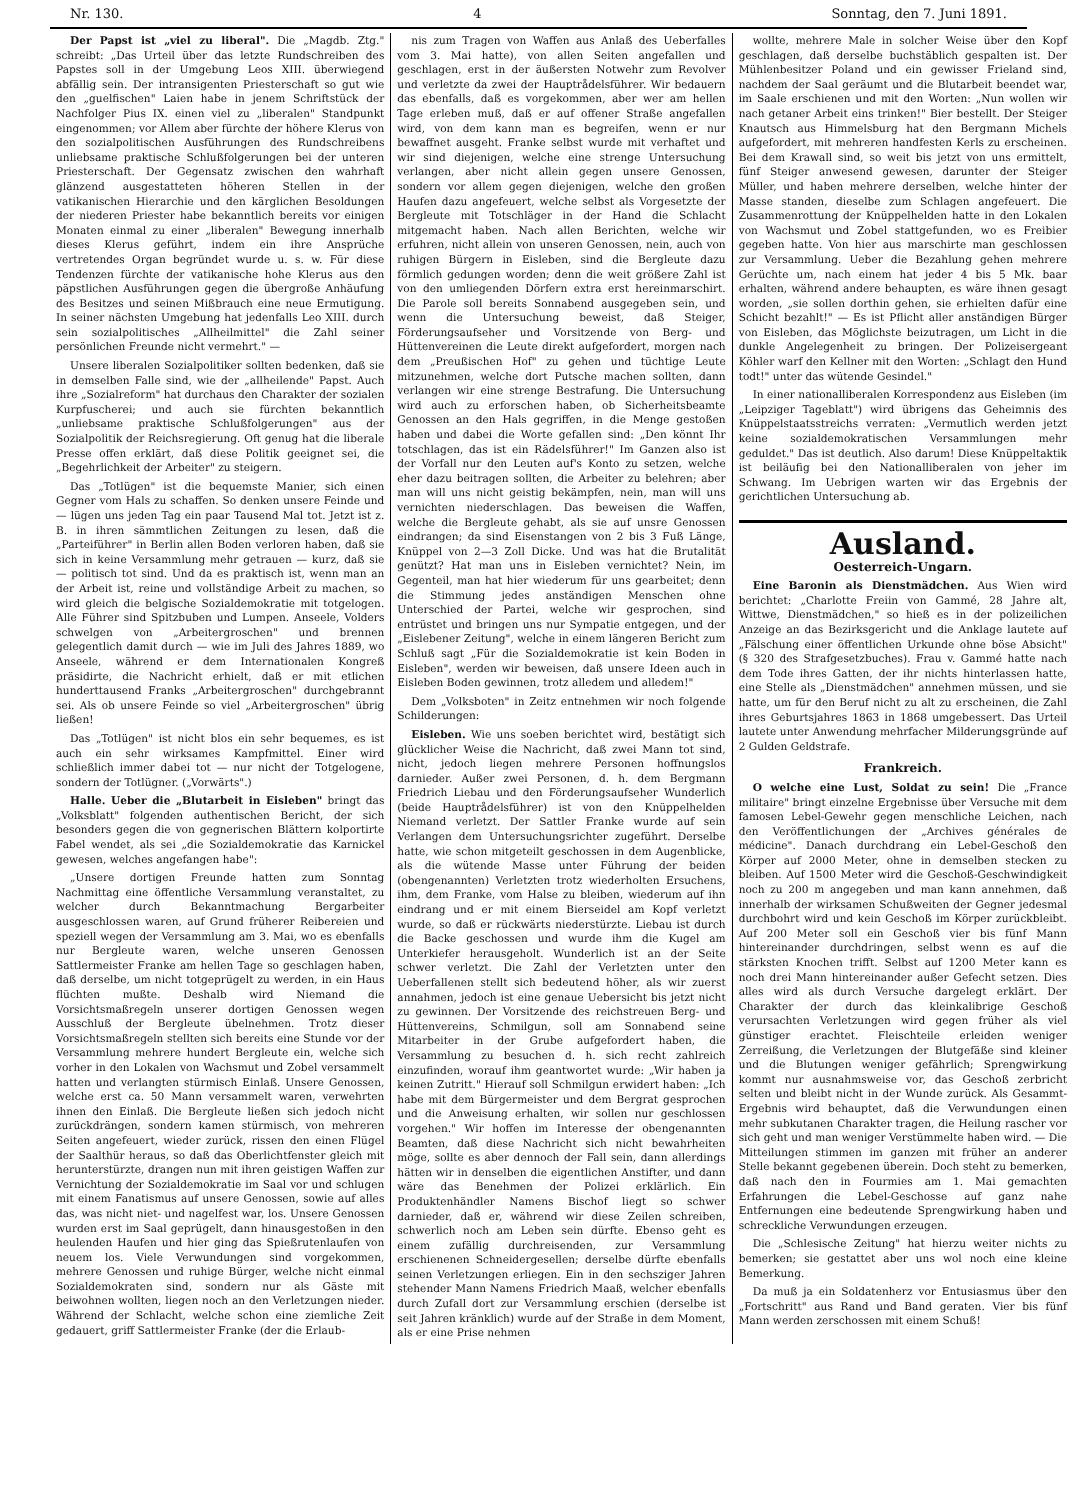Nr. 130. 4 Sonntag, den 7. Juni 1891.
Der Papst ist „viel zu liberal". Die „Magdb. Ztg." schreibt: „Das Urteil über das letzte Rundschreiben des Papstes soll in der Umgebung Leos XIII. überwiegend abfällig sein. Der intransigenten Priesterschaft so gut wie den „guelfischen" Laien habe in jenem Schriftstück der Nachfolger Pius IX. einen viel zu „liberalen" Standpunkt eingenommen; vor Allem aber fürchte der höhere Klerus von den sozialpolitischen Ausführungen des Rundschreibens unliebsame praktische Schlußfolgerungen bei der unteren Priesterschaft. Der Gegensatz zwischen den wahrhaft glänzend ausgestatteten höheren Stellen in der vatikanischen Hierarchie und den kärglichen Besoldungen der niederen Priester habe bekanntlich bereits vor einigen Monaten einmal zu einer „liberalen" Bewegung innerhalb dieses Klerus geführt, indem ein ihre Ansprüche vertretendes Organ begründet wurde u. s. w. Für diese Tendenzen fürchte der vatikanische hohe Klerus aus den päpstlichen Ausführungen gegen die übergroße Anhäufung des Besitzes und seinen Mißbrauch eine neue Ermutigung. In seiner nächsten Umgebung hat jedenfalls Leo XIII. durch sein sozialpolitisches „Allheilmittel" die Zahl seiner persönlichen Freunde nicht vermehrt." —
Unsere liberalen Sozialpolitiker sollten bedenken, daß sie in demselben Falle sind, wie der „allheilende" Papst. Auch ihre „Sozialreform" hat durchaus den Charakter der sozialen Kurpfuscherei; und auch sie fürchten bekanntlich „unliebsame praktische Schlußfolgerungen" aus der Sozialpolitik der Reichsregierung. Oft genug hat die liberale Presse offen erklärt, daß diese Politik geeignet sei, die „Begehrlichkeit der Arbeiter" zu steigern.
Das „Totlügen" ist die bequemste Manier, sich einen Gegner vom Hals zu schaffen. So denken unsere Feinde und — lügen uns jeden Tag ein paar Tausend Mal tot. Jetzt ist z. B. in ihren sämmtlichen Zeitungen zu lesen, daß die „Parteiführer" in Berlin allen Boden verloren haben, daß sie sich in keine Versammlung mehr getrauen — kurz, daß sie — politisch tot sind. Und da es praktisch ist, wenn man an der Arbeit ist, reine und vollständige Arbeit zu machen, so wird gleich die belgische Sozialdemokratie mit totgelogen. Alle Führer sind Spitzbuben und Lumpen. Anseele, Volders schwelgen von „Arbeitergroschen" und brennen gelegentlich damit durch — wie im Juli des Jahres 1889, wo Anseele, während er dem Internationalen Kongreß präsidirte, die Nachricht erhielt, daß er mit etlichen hunderttausend Franks „Arbeitergroschen" durchgebrannt sei. Als ob unsere Feinde so viel „Arbeitergroschen" übrig ließen!
Das „Totlügen" ist nicht blos ein sehr bequemes, es ist auch ein sehr wirksames Kampfmittel. Einer wird schließlich immer dabei tot — nur nicht der Totgelogene, sondern der Totlügner. („Vorwärts".)
Halle. Ueber die „Blutarbeit in Eisleben" bringt das „Volksblatt" folgenden authentischen Bericht, der sich besonders gegen die von gegnerischen Blättern kolportirte Fabel wendet, als sei „die Sozialdemokratie das Karnickel gewesen, welches angefangen habe":
„Unsere dortigen Freunde hatten zum Sonntag Nachmittag eine öffentliche Versammlung veranstaltet, zu welcher durch Bekanntmachung Bergarbeiter ausgeschlossen waren, auf Grund früherer Reibereien und speziell wegen der Versammlung am 3. Mai, wo es ebenfalls nur Bergleute waren, welche unseren Genossen Sattlermeister Franke am hellen Tage so geschlagen haben, daß derselbe, um nicht totgeprügelt zu werden, in ein Haus flüchten mußte. Deshalb wird Niemand die Vorsichtsmaßregeln unserer dortigen Genossen wegen Ausschluß der Bergleute übelnehmen. Trotz dieser Vorsichtsmaßregeln stellten sich bereits eine Stunde vor der Versammlung mehrere hundert Bergleute ein, welche sich vorher in den Lokalen von Wachsmut und Zobel versammelt hatten und verlangten stürmisch Einlaß. Unsere Genossen, welche erst ca. 50 Mann versammelt waren, verwehrten ihnen den Einlaß. Die Bergleute ließen sich jedoch nicht zurückdrängen, sondern kamen stürmisch, von mehreren Seiten angefeuert, wieder zurück, rissen den einen Flügel der Saalthür heraus, so daß das Oberlichtfenster gleich mit herunterstürzte, drangen nun mit ihren geistigen Waffen zur Vernichtung der Sozialdemokratie im Saal vor und schlugen mit einem Fanatismus auf unsere Genossen, sowie auf alles das, was nicht niet- und nagelfest war, los. Unsere Genossen wurden erst im Saal geprügelt, dann hinausgestoßen in den heulenden Haufen und hier ging das Spießrutenlaufen von neuem los. Viele Verwundungen sind vorgekommen, mehrere Genossen und ruhige Bürger, welche nicht einmal Sozialdemokraten sind, sondern nur als Gäste mit beiwohnen wollten, liegen noch an den Verletzungen nieder. Während der Schlacht, welche schon eine ziemliche Zeit gedauert, griff Sattlermeister Franke (der die Erlaub-
nis zum Tragen von Waffen aus Anlaß des Ueberfalles vom 3. Mai hatte), von allen Seiten angefallen und geschlagen, erst in der äußersten Notwehr zum Revolver und verletzte da zwei der Hauptrådelsführer. Wir bedauern das ebenfalls, daß es vorgekommen, aber wer am hellen Tage erleben muß, daß er auf offener Straße angefallen wird, von dem kann man es begreifen, wenn er nur bewaffnet ausgeht. Franke selbst wurde mit verhaftet und wir sind diejenigen, welche eine strenge Untersuchung verlangen, aber nicht allein gegen unsere Genossen, sondern vor allem gegen diejenigen, welche den großen Haufen dazu angefeuert, welche selbst als Vorgesetzte der Bergleute mit Totschläger in der Hand die Schlacht mitgemacht haben. Nach allen Berichten, welche wir erfuhren, nicht allein von unseren Genossen, nein, auch von ruhigen Bürgern in Eisleben, sind die Bergleute dazu förmlich gedungen worden; denn die weit größere Zahl ist von den umliegenden Dörfern extra erst hereinmarschirt. Die Parole soll bereits Sonnabend ausgegeben sein, und wenn die Untersuchung beweist, daß Steiger, Förderungsaufseher und Vorsitzende von Berg- und Hüttenvereinen die Leute direkt aufgefordert, morgen nach dem „Preußischen Hof" zu gehen und tüchtige Leute mitzunehmen, welche dort Putsche machen sollten, dann verlangen wir eine strenge Bestrafung. Die Untersuchung wird auch zu erforschen haben, ob Sicherheitsbeamte Genossen an den Hals gegriffen, in die Menge gestoßen haben und dabei die Worte gefallen sind: „Den könnt Ihr totschlagen, das ist ein Rädelsführer!" Im Ganzen also ist der Vorfall nur den Leuten auf's Konto zu setzen, welche eher dazu beitragen sollten, die Arbeiter zu belehren; aber man will uns nicht geistig bekämpfen, nein, man will uns vernichten niederschlagen. Das beweisen die Waffen, welche die Bergleute gehabt, als sie auf unsre Genossen eindrangen; da sind Eisenstangen von 2 bis 3 Fuß Länge, Knüppel von 2—3 Zoll Dicke. Und was hat die Brutalität genützt? Hat man uns in Eisleben vernichtet? Nein, im Gegenteil, man hat hier wiederum für uns gearbeitet; denn die Stimmung jedes anständigen Menschen ohne Unterschied der Partei, welche wir gesprochen, sind entrüstet und bringen uns nur Sympatie entgegen, und der „Eislebener Zeitung", welche in einem längeren Bericht zum Schluß sagt „Für die Sozialdemokratie ist kein Boden in Eisleben", werden wir beweisen, daß unsere Ideen auch in Eisleben Boden gewinnen, trotz alledem und alledem!"
Dem „Volksboten" in Zeitz entnehmen wir noch folgende Schilderungen:
Eisleben. Wie uns soeben berichtet wird, bestätigt sich glücklicher Weise die Nachricht, daß zwei Mann tot sind, nicht, jedoch liegen mehrere Personen hoffnungslos darnieder. Außer zwei Personen, d. h. dem Bergmann Friedrich Liebau und den Förderungsaufseher Wunderlich (beide Hauptrådelsführer) ist von den Knüppelhelden Niemand verletzt. Der Sattler Franke wurde auf sein Verlangen dem Untersuchungsrichter zugeführt. Derselbe hatte, wie schon mitgeteilt geschossen in dem Augenblicke, als die wütende Masse unter Führung der beiden (obengenannten) Verletzten trotz wiederholten Ersuchens, ihm, dem Franke, vom Halse zu bleiben, wiederum auf ihn eindrang und er mit einem Bierseidel am Kopf verletzt wurde, so daß er rückwärts niederstürzte. Liebau ist durch die Backe geschossen und wurde ihm die Kugel am Unterkiefer herausgeholt. Wunderlich ist an der Seite schwer verletzt. Die Zahl der Verletzten unter den Ueberfallenen stellt sich bedeutend höher, als wir zuerst annahmen, jedoch ist eine genaue Uebersicht bis jetzt nicht zu gewinnen. Der Vorsitzende des reichstreuen Berg- und Hüttenvereins, Schmilgun, soll am Sonnabend seine Mitarbeiter in der Grube aufgefordert haben, die Versammlung zu besuchen d. h. sich recht zahlreich einzufinden, worauf ihm geantwortet wurde: „Wir haben ja keinen Zutritt." Hierauf soll Schmilgun erwidert haben: „Ich habe mit dem Bürgermeister und dem Bergrat gesprochen und die Anweisung erhalten, wir sollen nur geschlossen vorgehen." Wir hoffen im Interesse der obengenannten Beamten, daß diese Nachricht sich nicht bewahrheiten möge, sollte es aber dennoch der Fall sein, dann allerdings hätten wir in denselben die eigentlichen Anstifter, und dann wäre das Benehmen der Polizei erklärlich. Ein Produktenhändler Namens Bischof liegt so schwer darnieder, daß er, während wir diese Zeilen schreiben, schwerlich noch am Leben sein dürfte. Ebenso geht es einem zufällig durchreisenden, zur Versammlung erschienenen Schneidergesellen; derselbe dürfte ebenfalls seinen Verletzungen erliegen. Ein in den sechsziger Jahren stehender Mann Namens Friedrich Maaß, welcher ebenfalls durch Zufall dort zur Versammlung erschien (derselbe ist seit Jahren kränklich) wurde auf der Straße in dem Moment, als er eine Prise nehmen
wollte, mehrere Male in solcher Weise über den Kopf geschlagen, daß derselbe buchstäblich gespalten ist. Der Mühlenbesitzer Poland und ein gewisser Frieland sind, nachdem der Saal geräumt und die Blutarbeit beendet war, im Saale erschienen und mit den Worten: „Nun wollen wir nach getaner Arbeit eins trinken!" Bier bestellt. Der Steiger Knautsch aus Himmelsburg hat den Bergmann Michels aufgefordert, mit mehreren handfesten Kerls zu erscheinen. Bei dem Krawall sind, so weit bis jetzt von uns ermittelt, fünf Steiger anwesend gewesen, darunter der Steiger Müller, und haben mehrere derselben, welche hinter der Masse standen, dieselbe zum Schlagen angefeuert. Die Zusammenrottung der Knüppelhelden hatte in den Lokalen von Wachsmut und Zobel stattgefunden, wo es Freibier gegeben hatte. Von hier aus marschirte man geschlossen zur Versammlung. Ueber die Bezahlung gehen mehrere Gerüchte um, nach einem hat jeder 4 bis 5 Mk. baar erhalten, während andere behaupten, es wäre ihnen gesagt worden, „sie sollen dorthin gehen, sie erhielten dafür eine Schicht bezahlt!" — Es ist Pflicht aller anständigen Bürger von Eisleben, das Möglichste beizutragen, um Licht in die dunkle Angelegenheit zu bringen. Der Polizeisergeant Köhler warf den Kellner mit den Worten: „Schlagt den Hund todt!" unter das wütende Gesindel."
In einer nationalliberalen Korrespondenz aus Eisleben (im „Leipziger Tageblatt") wird übrigens das Geheimnis des Knüppelstaatsstreichs verraten: „Vermutlich werden jetzt keine sozialdemokratischen Versammlungen mehr geduldet." Das ist deutlich. Also darum! Diese Knüppeltaktik ist beiläufig bei den Nationalliberalen von jeher im Schwang. Im Uebrigen warten wir das Ergebnis der gerichtlichen Untersuchung ab.
Ausland.
Oesterreich-Ungarn.
Eine Baronin als Dienstmädchen. Aus Wien wird berichtet: „Charlotte Freiin von Gammé, 28 Jahre alt, Wittwe, Dienstmädchen," so hieß es in der polizeilichen Anzeige an das Bezirksgericht und die Anklage lautete auf „Fälschung einer öffentlichen Urkunde ohne böse Absicht" (§ 320 des Strafgesetzbuches). Frau v. Gammé hatte nach dem Tode ihres Gatten, der ihr nichts hinterlassen hatte, eine Stelle als „Dienstmädchen" annehmen müssen, und sie hatte, um für den Beruf nicht zu alt zu erscheinen, die Zahl ihres Geburtsjahres 1863 in 1868 umgebessert. Das Urteil lautete unter Anwendung mehrfacher Milderungsgründe auf 2 Gulden Geldstrafe.
Frankreich.
O welche eine Lust, Soldat zu sein! Die „France militaire" bringt einzelne Ergebnisse über Versuche mit dem famosen Lebel-Gewehr gegen menschliche Leichen, nach den Veröffentlichungen der „Archives générales de médicine". Danach durchdrang ein Lebel-Geschoß den Körper auf 2000 Meter, ohne in demselben stecken zu bleiben. Auf 1500 Meter wird die Geschoß-Geschwindigkeit noch zu 200 m angegeben und man kann annehmen, daß innerhalb der wirksamen Schußweiten der Gegner jedesmal durchbohrt wird und kein Geschoß im Körper zurückbleibt. Auf 200 Meter soll ein Geschoß vier bis fünf Mann hintereinander durchdringen, selbst wenn es auf die stärksten Knochen trifft. Selbst auf 1200 Meter kann es noch drei Mann hintereinander außer Gefecht setzen. Dies alles wird als durch Versuche dargelegt erklärt. Der Charakter der durch das kleinkalibrige Geschoß verursachten Verletzungen wird gegen früher als viel günstiger erachtet. Fleischteile erleiden weniger Zerreißung, die Verletzungen der Blutgefäße sind kleiner und die Blutungen weniger gefährlich; Sprengwirkung kommt nur ausnahmsweise vor, das Geschoß zerbricht selten und bleibt nicht in der Wunde zurück. Als Gesammt-Ergebnis wird behauptet, daß die Verwundungen einen mehr subkutanen Charakter tragen, die Heilung rascher vor sich geht und man weniger Verstümmelte haben wird. — Die Mitteilungen stimmen im ganzen mit früher an anderer Stelle bekannt gegebenen überein. Doch steht zu bemerken, daß nach den in Fourmies am 1. Mai gemachten Erfahrungen die Lebel-Geschosse auf ganz nahe Entfernungen eine bedeutende Sprengwirkung haben und schreckliche Verwundungen erzeugen.
Die „Schlesische Zeitung" hat hierzu weiter nichts zu bemerken; sie gestattet aber uns wol noch eine kleine Bemerkung.
Da muß ja ein Soldatenherz vor Entusiasmus über den „Fortschritt" aus Rand und Band geraten. Vier bis fünf Mann werden zerschossen mit einem Schuß!